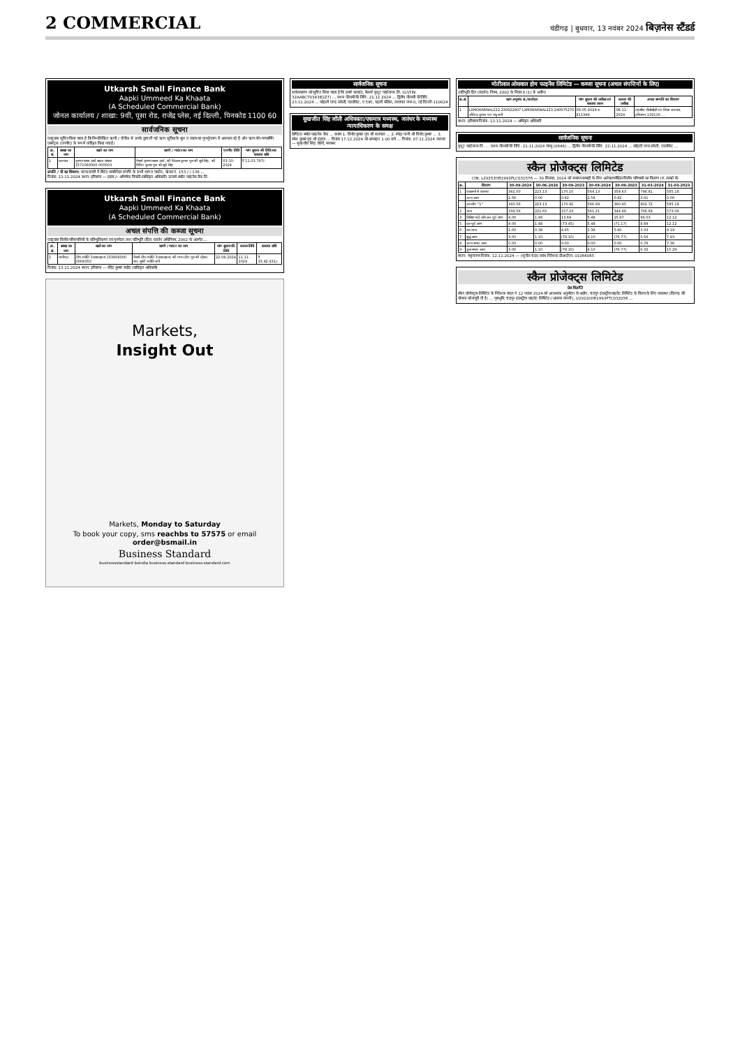2 COMMERCIAL
चंडीगढ़ | बुधवार, 13 नवंबर 2024 बिज़नेस स्टैंडर्ड
Utkarsh Small Finance Bank
Aapki Ummeed Ka Khaata
(A Scheduled Commercial Bank)
जोनल कार्यालय / शाखा: 9वीं, पूसा रोड, राजेंद्र प्लेस, नई दिल्ली, पिनकोड 1100 60
सार्वजनिक सूचना
एतद्द्वारा सूचित किया जाता है कि निम्नलिखित ऋणी / यों बैंक से उनके द्वारा ली गई ऋण सुविधा के मूल व ब्याज का पुनर्भुगतान में असफल रहे हैं और ऋण नॉन-परफार्मिंग एस्सेट्स (एनपीए) के रूप में वर्गीकृत किया गया है।
| क्र. सं. | शाखा का नाम | खाते का नाम | ऋणी / गारंटर का नाम | एनपीए तिथि | मांग सूचना की तिथि तक बकाया राशि |
| --- | --- | --- | --- | --- | --- |
| 1 | करनाल | कृष्णा ग्लास आर्ट खाता संख्या 1571060000 000003 | मैसर्स कृष्णा ग्लास आर्ट, श्री विकास कुमार पुत्र श्री सूबे सिंह, श्री विपिन कुमार पुत्र श्री सूबे सिंह | 03-10-2024 | ₹ 11,03,797/- |
संपत्ति / यों का विवरण: मटक मजरी में स्थित कमर्शियल संपत्ति के सभी भाग व पार्सल, खेवत नं. 153 / / 136 ...
दिनांक: 13.11.2024 स्थान: हरियाणा — हस्ता./- अभिषेक त्रिपाठी (प्राधिकृत अधिकारी) उत्कर्ष स्मॉल फाइनेंस बैंक लि.
Utkarsh Small Finance Bank
Aapki Ummeed Ka Khaata
(A Scheduled Commercial Bank)
अचल संपत्ति की कब्जा सूचना
एतद्द्वारा वित्तीय परिसंपत्तियों के प्रतिभूतिकरण एवं पुनर्गठन तथा प्रतिभूति (हित) प्रवर्तन अधिनियम, 2002 के अंतर्गत ...
| क्र. सं. | शाखा का नाम | खाते का नाम | ऋणी / गारंटर का नाम | मांग सूचना की तिथि | कब्जा तिथि | बकाया राशि |
| --- | --- | --- | --- | --- | --- | --- |
| 1 | पानीपत | दीप ज्योति टेक्सटाइल्स 153806000 0006050 | मैसर्स दीप ज्योति टेक्सटाइल्स, श्री गगन दीप पुत्र श्री दौलत राम, सुश्री ज्योति रानी | 22-08-2024 | 11-11-2024 | ₹ 33,92,431/- |
दिनांक: 13.11.2024 स्थान: हरियाणा — रविंद्र कुमार राठौड़ (प्राधिकृत अधिकारी)
Markets,
Insight Out
Markets, Monday to Saturday
To book your copy, sms reachbs to 57575 or email order@bsmail.in
Business Standard
businessstandard bsindia business.standard business-standard.com
सार्वजनिक सूचना
सर्वसाधारण को सूचित किया जाता है कि हमारे क्लाइंट, मैसर्स मुथूट फाईनान्स लि. (GSTIN 32AABCT0343B1Z7) ... प्रथम नीलामी की तिथि: 21.11.2024 ... द्वितीय नीलामी की तिथि: 23.11.2024 ... कोहली एण्ड सोब्ती, एडवोकेट, ए 59ए, पहली मंज़िल, लाजपत नगर-II, नई दिल्ली-110024
सुखजीत सिंह जॉली अधिवक्ता/एकमात्र मध्यस्थ, जलंधर के मध्यस्थ न्यायाधिकरण के समक्ष
कैपिटल स्मॉल फाइनेंस बैंक ... बनाम 1. विनोद कुमार पुत्र श्री सतपाल ... 2. स्नेहा पत्नी श्री विनोद कुमार ... 3. रमेश कुमार पुत्र श्री इंद्राज ... दिनांक 17.12.2024 को अपराहन 1.00 बजे ... दिनांक: 07.11.2024 जलंधर — सुखजीत सिंह जॉली, मध्यस्थ
मोतीलाल ओसवाल होम फाइनेंस लिमिटेड — कब्जा सूचना (अचल संपत्तियों के लिए)
(प्रतिभूति हित (प्रवर्तन) नियम, 2002 के नियम 8 (1) के अधीन)
| क्र.सं. | ऋण अनुबंध सं./कर्जदार | मांग सूचना की तारीख एवं बकाया रकम | कब्जा की तारीख | अचल सम्पत्ति का विवरण |
| --- | --- | --- | --- | --- |
| 1 | LXMOKARNAL222-230622807 LXMOKARNAL223-240675270 जीतेन्द्र कुमार एवं मधु रानी | 08-05-2024 रु. 811349 | 08-11-2024 | तहसील नीलोखेड़ी एवं जिला करनाल, हरियाणा 132116 ... |
स्थान: हरियाणा दिनांक: 13.11.2024 — अधिकृत अधिकारी
सार्वजनिक सूचना
मुथूट फाईनान्स लि. ... प्रथम नीलामी की तिथि: 21.11.2024 जम्मू (0646) ... द्वितीय नीलामी की तिथि: 22.11.2024 ... कोहली एण्ड सोब्ती, एडवोकेट ...
स्कैन प्रोजैक्ट्स लिमिटेड
CIN: L29253HR1992PLC031576 — 30 सितंबर, 2024 को समाप्त छमाही के लिए अलेखापरीक्षित वित्तीय परिणामों का विवरण (रु. लाखों में)
| क्र. | विवरण | 30-09-2024 | 30-06-2024 | 30-09-2023 | 30-09-2024 | 30-09-2023 | 31-03-2024 | 31-03-2023 |
| --- | --- | --- | --- | --- | --- | --- | --- | --- |
| 1 | प्रचालनों से राजस्व | 341.00 | 223.13 | 170.10 | 564.13 | 359.63 | 798.81 | 585.18 |
| | अन्य आय | 2.56 | 0.00 | 0.82 | 2.56 | 0.82 | 3.91 | 0.00 |
| | उप-योग "1" | 343.56 | 223.13 | 170.92 | 566.69 | 360.45 | 802.72 | 585.18 |
| 2 | व्यय | 339.56 | 221.65 | 157.23 | 561.21 | 344.48 | 706.69 | 573.06 |
| 3 | विशिष्ट मदों और कर पूर्व लाभ | 4.00 | 1.48 | 13.69 | 5.48 | 15.97 | 96.03 | 12.12 |
| 5 | कर पूर्व लाभ | 4.00 | 1.48 | (73.45) | 5.48 | (71.17) | 8.89 | 12.12 |
| 6 | कर व्यय | 1.00 | 0.38 | 4.65 | 1.38 | 5.60 | 3.33 | 4.19 |
| 7 | शुद्ध लाभ | 3.00 | 1.10 | (78.10) | 4.10 | (76.77) | 5.56 | 7.93 |
| 8 | अन्य समग्र आय | 0.00 | 0.00 | 0.00 | 0.00 | 0.00 | 0.76 | 7.36 |
| 9 | कुल समग्र आय | 3.00 | 1.10 | (78.10) | 4.10 | (76.77) | 6.32 | 15.29 |
स्थान: यमुनानगर दिनांक: 12.11.2024 — (सुनील चंद्रा) प्रबंध निदेशक डीआईएन: 01066065
स्कैन प्रोजेक्ट्स लिमिटेड
प्रेस विज्ञप्ति
स्कैन प्रोजेक्ट्स लिमिटेड के निदेशक मंडल ने 12 नवंबर 2024 को आवश्यक अनुमोदन के अधीन, चंद्रपुर इंडस्ट्रीज प्राइवेट लिमिटेड के विलय के लिए व्यवस्था (विलय) की योजना को मंजूरी दी है। ... पृष्ठभूमि: चंद्रपुर इंडस्ट्रीज प्राइवेट लिमिटेड ('अंतरक कंपनी'), U29220HR1993PTC032056 ...